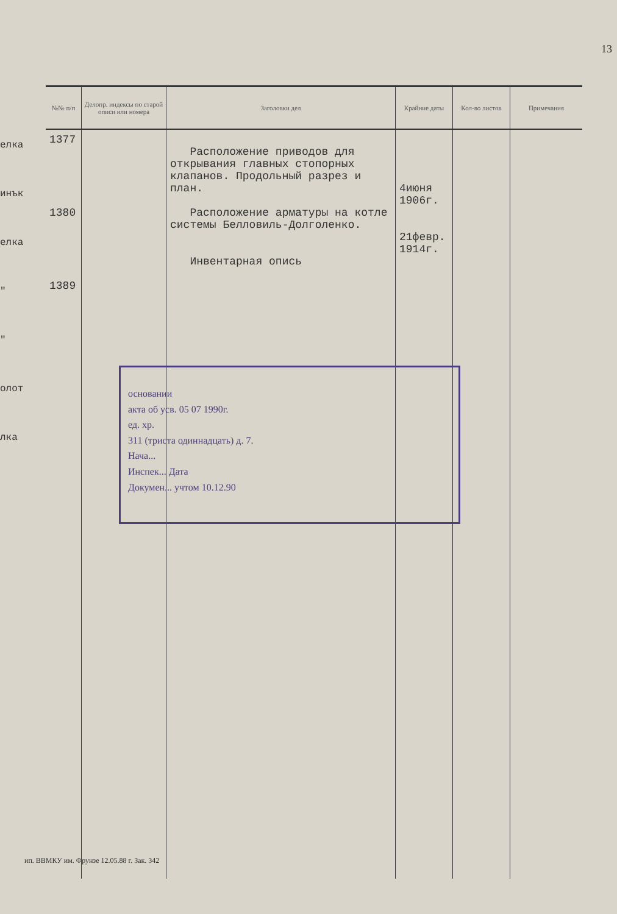13
елка
инък
елка
"
"
олот
лка
| №№ п/п | Делопр. индексы по старой описи или номера | Заголовки дел | Крайние даты | Кол-во листов | Примечания |
| --- | --- | --- | --- | --- | --- |
| 1377 1380 1389 | | Расположение приводов для открывания главных стопорных клапанов. Продольный разрез и план. Расположение арматуры на котле системы Белловиль-Долголенко. Инвентарная опись | 4июня 1906г. 21февр. 1914г. | | |
основании
акта об усв. 05 07 1990г.
ед. хр.
311 (триста одиннадцать) д. 7.
Нача...
Инспек... Дата
Докумен... учтом 10.12.90
ип. ВВМКУ им. Фрунзе 12.05.88 г. Зак. 342